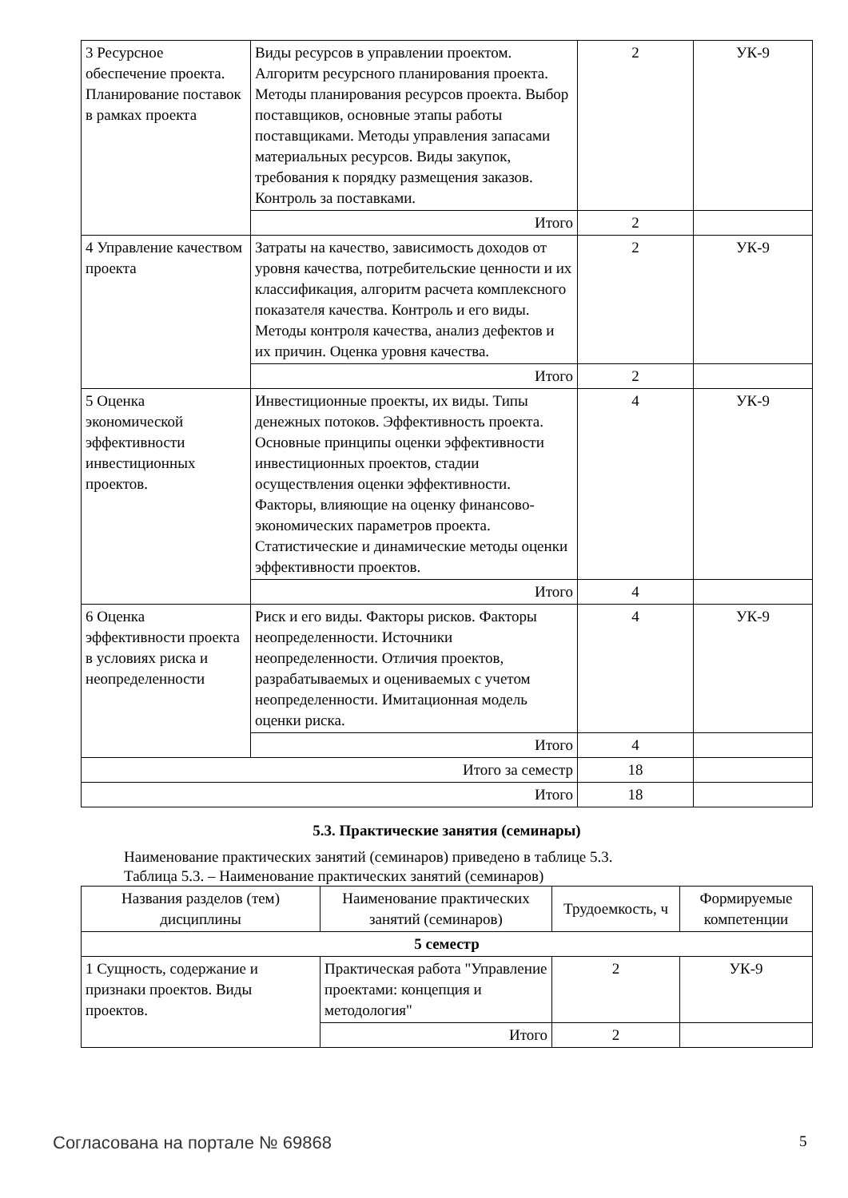| 3 Ресурсное обеспечение проекта. Планирование поставок в рамках проекта | Виды ресурсов в управлении проектом. Алгоритм ресурсного планирования проекта. Методы планирования ресурсов проекта. Выбор поставщиков, основные этапы работы поставщиками. Методы управления запасами материальных ресурсов. Виды закупок, требования к порядку размещения заказов. Контроль за поставками. | 2 | УК-9 |
| | Итого | 2 | |
| 4 Управление качеством проекта | Затраты на качество, зависимость доходов от уровня качества, потребительские ценности и их классификация, алгоритм расчета комплексного показателя качества. Контроль и его виды. Методы контроля качества, анализ дефектов и их причин. Оценка уровня качества. | 2 | УК-9 |
| | Итого | 2 | |
| 5 Оценка экономической эффективности инвестиционных проектов. | Инвестиционные проекты, их виды. Типы денежных потоков. Эффективность проекта. Основные принципы оценки эффективности инвестиционных проектов, стадии осуществления оценки эффективности. Факторы, влияющие на оценку финансово-экономических параметров проекта. Статистические и динамические методы оценки эффективности проектов. | 4 | УК-9 |
| | Итого | 4 | |
| 6 Оценка эффективности проекта в условиях риска и неопределенности | Риск и его виды. Факторы рисков. Факторы неопределенности. Источники неопределенности. Отличия проектов, разрабатываемых и оцениваемых с учетом неопределенности. Имитационная модель оценки риска. | 4 | УК-9 |
| | Итого | 4 | |
| Итого за семестр | | 18 | |
| Итого | | 18 | |
5.3. Практические занятия (семинары)
Наименование практических занятий (семинаров) приведено в таблице 5.3.
Таблица 5.3. – Наименование практических занятий (семинаров)
| Названия разделов (тем) дисциплины | Наименование практических занятий (семинаров) | Трудоемкость, ч | Формируемые компетенции |
| --- | --- | --- | --- |
| 5 семестр | | | |
| 1 Сущность, содержание и признаки проектов. Виды проектов. | Практическая работа "Управление проектами: концепция и методология" | 2 | УК-9 |
| | Итого | 2 | |
Согласована на портале № 69868 5